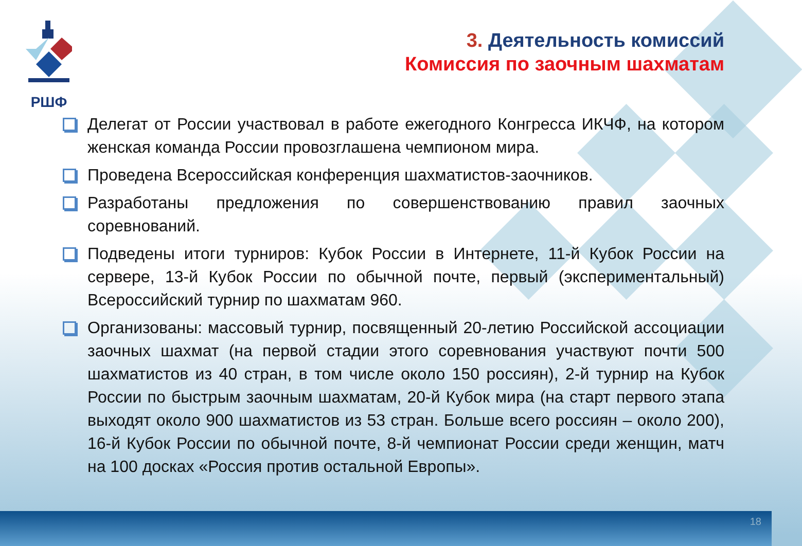РШФ
3. Деятельность комиссий
Комиссия по заочным шахматам
Делегат от России участвовал в работе ежегодного Конгресса ИКЧФ, на котором женская команда России провозглашена чемпионом мира.
Проведена Всероссийская конференция шахматистов-заочников.
Разработаны предложения по совершенствованию правил заочных соревнований.
Подведены итоги турниров: Кубок России в Интернете, 11-й Кубок России на сервере, 13-й Кубок России по обычной почте, первый (экспериментальный) Всероссийский турнир по шахматам 960.
Организованы: массовый турнир, посвященный 20-летию Российской ассоциации заочных шахмат (на первой стадии этого соревнования участвуют почти 500 шахматистов из 40 стран, в том числе около 150 россиян), 2-й турнир на Кубок России по быстрым заочным шахматам, 20-й Кубок мира (на старт первого этапа выходят около 900 шахматистов из 53 стран. Больше всего россиян – около 200), 16-й Кубок России по обычной почте, 8-й чемпионат России среди женщин, матч на 100 досках «Россия против остальной Европы».
18